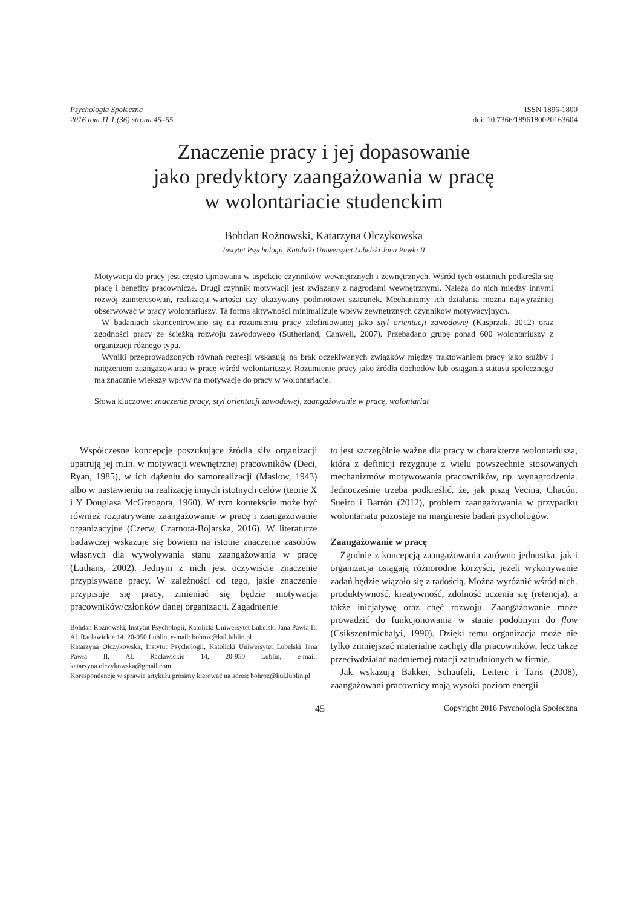Psychologia Społeczna
2016 tom 11 1 (36) strona 45–55
ISSN 1896-1800
doi: 10.7366/1896180020163604
Znaczenie pracy i jej dopasowanie
jako predyktory zaangażowania w pracę
w wolontariacie studenckim
Bohdan Rożnowski, Katarzyna Olczykowska
Instytut Psychologii, Katolicki Uniwersytet Lubelski Jana Pawła II
Motywacja do pracy jest często ujmowana w aspekcie czynników wewnętrznych i zewnętrznych. Wśród tych ostatnich podkreśla się płacę i benefity pracownicze. Drugi czynnik motywacji jest związany z nagrodami wewnętrznymi. Należą do nich między innymi rozwój zainteresowań, realizacja wartości czy okazywany podmiotowi szacunek. Mechanizmy ich działania można najwyraźniej obserwować w pracy wolontariuszy. Ta forma aktywności minimalizuje wpływ zewnętrznych czynników motywacyjnych.
W badaniach skoncentrowano się na rozumieniu pracy zdefiniowanej jako styl orientacji zawodowej (Kasprzak, 2012) oraz zgodności pracy ze ścieżką rozwoju zawodowego (Sutherland, Canwell, 2007). Przebadano grupę ponad 600 wolontariuszy z organizacji różnego typu.
Wyniki przeprowadzonych równań regresji wskazują na brak oczekiwanych związków między traktowaniem pracy jako służby i natężeniem zaangażowania w pracę wśród wolontariuszy. Rozumienie pracy jako źródła dochodów lub osiągania statusu społecznego ma znacznie większy wpływ na motywację do pracy w wolontariacie.
Słowa kluczowe: znaczenie pracy, styl orientacji zawodowej, zaangażowanie w pracę, wolontariat
Współczesne koncepcje poszukujące źródła siły organizacji upatrują jej m.in. w motywacji wewnętrznej pracowników (Deci, Ryan, 1985), w ich dążeniu do samorealizacji (Maslow, 1943) albo w nastawieniu na realizację innych istotnych celów (teorie X i Y Douglasa McGreogora, 1960). W tym kontekście może być również rozpatrywane zaangażowanie w pracę i zaangażowanie organizacyjne (Czerw, Czarnota-Bojarska, 2016). W literaturze badawczej wskazuje się bowiem na istotne znaczenie zasobów własnych dla wywoływania stanu zaangażowania w pracę (Luthans, 2002). Jednym z nich jest oczywiście znaczenie przypisywane pracy. W zależności od tego, jakie znaczenie przypisuje się pracy, zmieniać się będzie motywacja pracowników/członków danej organizacji. Zagadnienie
Bohdan Rożnowski, Instytut Psychologii, Katolicki Uniwersytet Lubelski Jana Pawła II, Al. Racławickie 14, 20-950 Lublin, e-mail: bohroz@kul.lublin.pl
Katarzyna Olczykowska, Instytut Psychologii, Katolicki Uniwersytet Lubelski Jana Pawła II, Al. Racławickie 14, 20-950 Lublin, e-mail: katarzyna.olczykowska@gmail.com
Korespondencję w sprawie artykułu prosimy kierować na adres: bohroz@kul.lublin.pl
to jest szczególnie ważne dla pracy w charakterze wolontariusza, która z definicji rezygnuje z wielu powszechnie stosowanych mechanizmów motywowania pracowników, np. wynagrodzenia. Jednocześnie trzeba podkreślić, że, jak piszą Vecina, Chacón, Sueiro i Barrón (2012), problem zaangażowania w przypadku wolontariatu pozostaje na marginesie badań psychologów.
Zaangażowanie w pracę
Zgodnie z koncepcją zaangażowania zarówno jednostka, jak i organizacja osiągają różnorodne korzyści, jeżeli wykonywanie zadań będzie wiązało się z radością. Można wyróżnić wśród nich. produktywność, kreatywność, zdolność uczenia się (retencja), a także inicjatywę oraz chęć rozwoju. Zaangażowanie może prowadzić do funkcjonowania w stanie podobnym do flow (Csikszentmichalyi, 1990). Dzięki temu organizacja może nie tylko zmniejszać materialne zachęty dla pracowników, lecz także przeciwdziałać nadmiernej rotacji zatrudnionych w firmie.
Jak wskazują Bakker, Schaufeli, Leiterc i Taris (2008), zaangażowani pracownicy mają wysoki poziom energii
45 Copyright 2016 Psychologia Społeczna